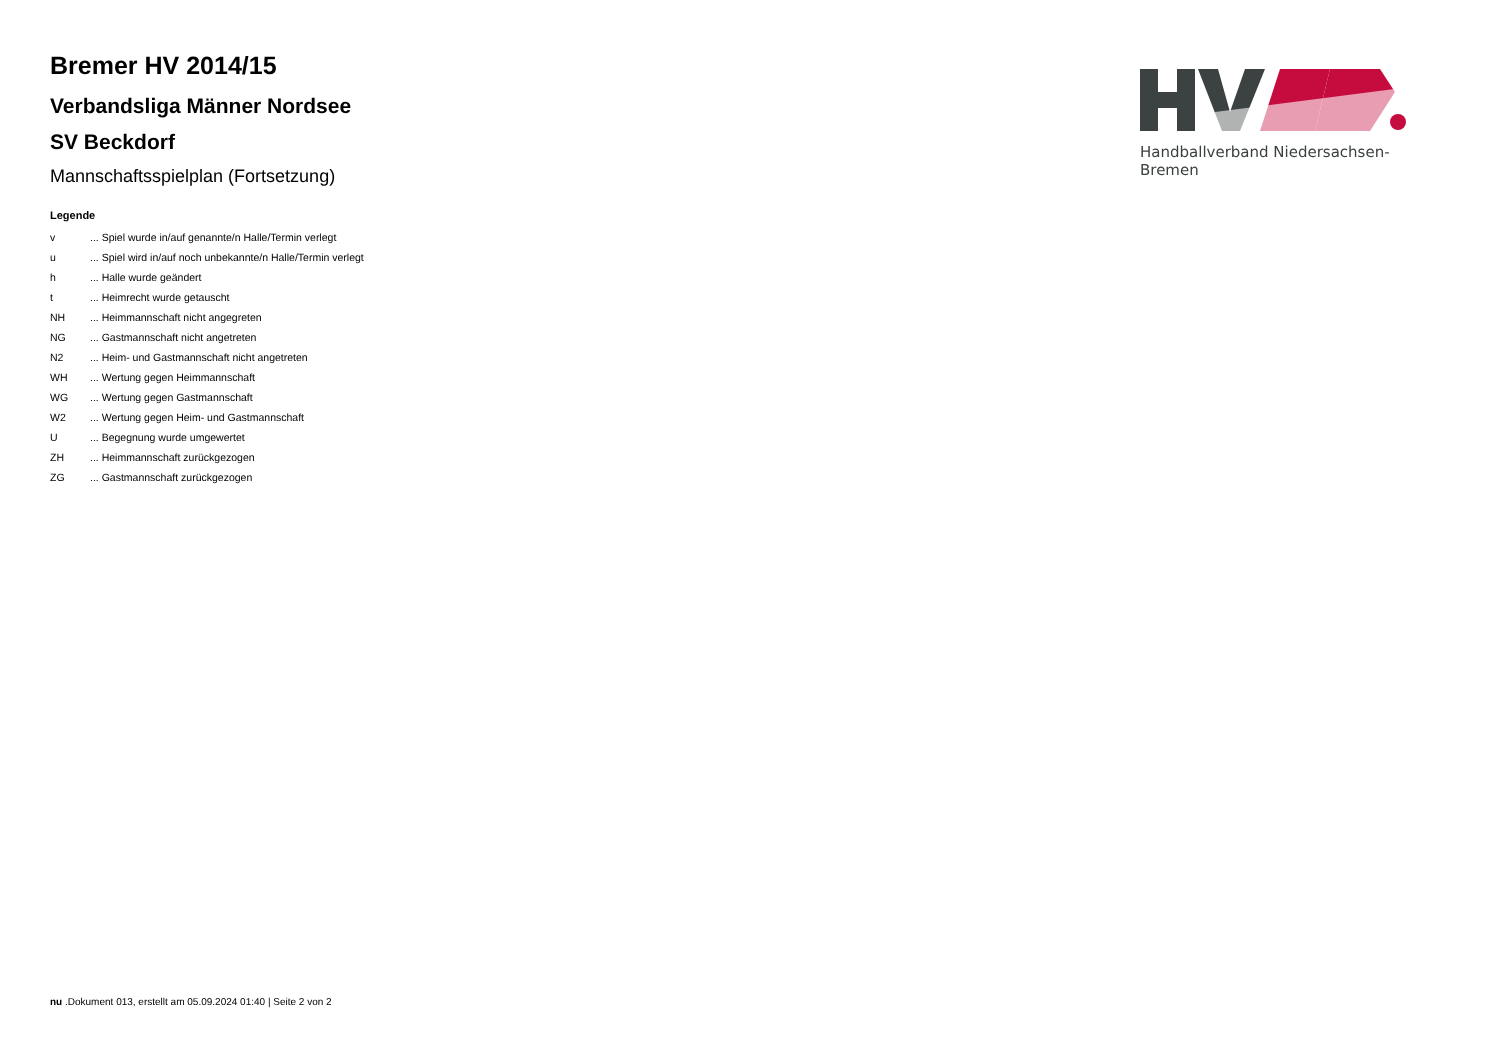Bremer HV 2014/15
Verbandsliga Männer Nordsee
SV Beckdorf
Mannschaftsspielplan (Fortsetzung)
Legende
| v | ... Spiel wurde in/auf genannte/n Halle/Termin verlegt |
| u | ... Spiel wird in/auf noch unbekannte/n Halle/Termin verlegt |
| h | ... Halle wurde geändert |
| t | ... Heimrecht wurde getauscht |
| NH | ... Heimmannschaft nicht angegreten |
| NG | ... Gastmannschaft nicht angetreten |
| N2 | ... Heim- und Gastmannschaft nicht angetreten |
| WH | ... Wertung gegen Heimmannschaft |
| WG | ... Wertung gegen Gastmannschaft |
| W2 | ... Wertung gegen Heim- und Gastmannschaft |
| U | ... Begegnung wurde umgewertet |
| ZH | ... Heimmannschaft zurückgezogen |
| ZG | ... Gastmannschaft zurückgezogen |
Handballverband Niedersachsen-Bremen
nu .Dokument 013, erstellt am 05.09.2024 01:40 | Seite 2 von 2